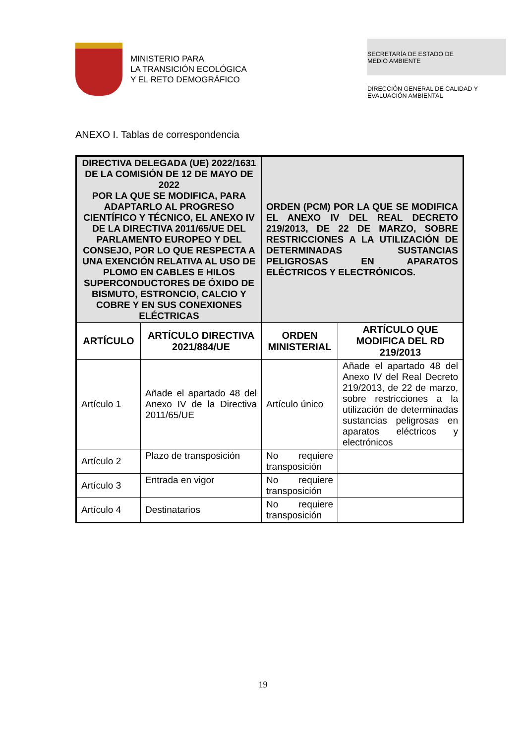MINISTERIO PARA
LA TRANSICIÓN ECOLÓGICA
Y EL RETO DEMOGRÁFICO
SECRETARÍA DE ESTADO DE
MEDIO AMBIENTE
DIRECCIÓN GENERAL DE CALIDAD Y
EVALUACIÓN AMBIENTAL
ANEXO I. Tablas de correspondencia
| DIRECTIVA DELEGADA (UE) 2022/1631 DE LA COMISIÓN DE 12 DE MAYO DE 2022 POR LA QUE SE MODIFICA, PARA ADAPTARLO AL PROGRESO CIENTÍFICO Y TÉCNICO, EL ANEXO IV DE LA DIRECTIVA 2011/65/UE DEL PARLAMENTO EUROPEO Y DEL CONSEJO, POR LO QUE RESPECTA A UNA EXENCIÓN RELATIVA AL USO DE PLOMO EN CABLES E HILOS SUPERCONDUCTORES DE ÓXIDO DE BISMUTO, ESTRONCIO, CALCIO Y COBRE Y EN SUS CONEXIONES ELÉCTRICAS | | ORDEN (PCM) POR LA QUE SE MODIFICA EL ANEXO IV DEL REAL DECRETO 219/2013, DE 22 DE MARZO, SOBRE RESTRICCIONES A LA UTILIZACIÓN DE DETERMINADAS SUSTANCIAS PELIGROSAS EN APARATOS ELÉCTRICOS Y ELECTRÓNICOS. | |
| ARTÍCULO | ARTÍCULO DIRECTIVA 2021/884/UE | ORDEN MINISTERIAL | ARTÍCULO QUE MODIFICA DEL RD 219/2013 |
| Artículo 1 | Añade el apartado 48 del Anexo IV de la Directiva 2011/65/UE | Artículo único | Añade el apartado 48 del Anexo IV del Real Decreto 219/2013, de 22 de marzo, sobre restricciones a la utilización de determinadas sustancias peligrosas en aparatos eléctricos y electrónicos |
| Artículo 2 | Plazo de transposición | No requiere transposición | |
| Artículo 3 | Entrada en vigor | No requiere transposición | |
| Artículo 4 | Destinatarios | No requiere transposición | |
19